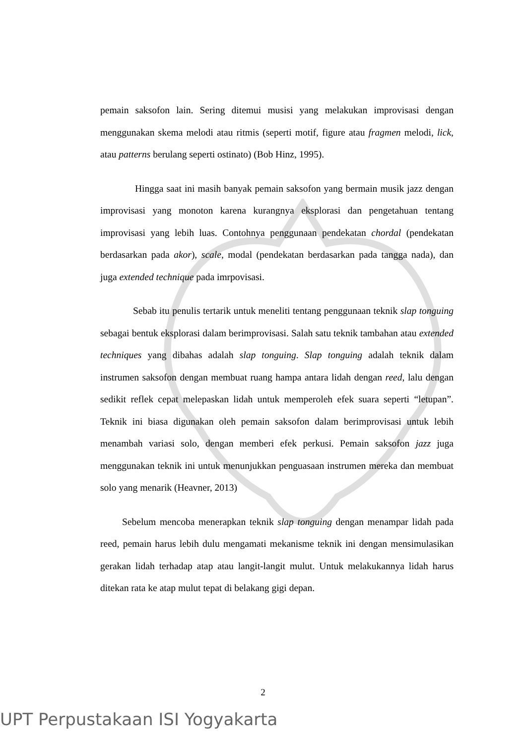pemain saksofon lain. Sering ditemui musisi yang melakukan improvisasi dengan menggunakan skema melodi atau ritmis (seperti motif, figure atau fragmen melodi, lick, atau patterns berulang seperti ostinato) (Bob Hinz, 1995).
Hingga saat ini masih banyak pemain saksofon yang bermain musik jazz dengan improvisasi yang monoton karena kurangnya eksplorasi dan pengetahuan tentang improvisasi yang lebih luas. Contohnya penggunaan pendekatan chordal (pendekatan berdasarkan pada akor), scale, modal (pendekatan berdasarkan pada tangga nada), dan juga extended technique pada imrpovisasi.
Sebab itu penulis tertarik untuk meneliti tentang penggunaan teknik slap tonguing sebagai bentuk eksplorasi dalam berimprovisasi. Salah satu teknik tambahan atau extended techniques yang dibahas adalah slap tonguing. Slap tonguing adalah teknik dalam instrumen saksofon dengan membuat ruang hampa antara lidah dengan reed, lalu dengan sedikit reflek cepat melepaskan lidah untuk memperoleh efek suara seperti “letupan”. Teknik ini biasa digunakan oleh pemain saksofon dalam berimprovisasi untuk lebih menambah variasi solo, dengan memberi efek perkusi. Pemain saksofon jazz juga menggunakan teknik ini untuk menunjukkan penguasaan instrumen mereka dan membuat solo yang menarik (Heavner, 2013)
Sebelum mencoba menerapkan teknik slap tonguing dengan menampar lidah pada reed, pemain harus lebih dulu mengamati mekanisme teknik ini dengan mensimulasikan gerakan lidah terhadap atap atau langit-langit mulut. Untuk melakukannya lidah harus ditekan rata ke atap mulut tepat di belakang gigi depan.
2
UPT Perpustakaan ISI Yogyakarta